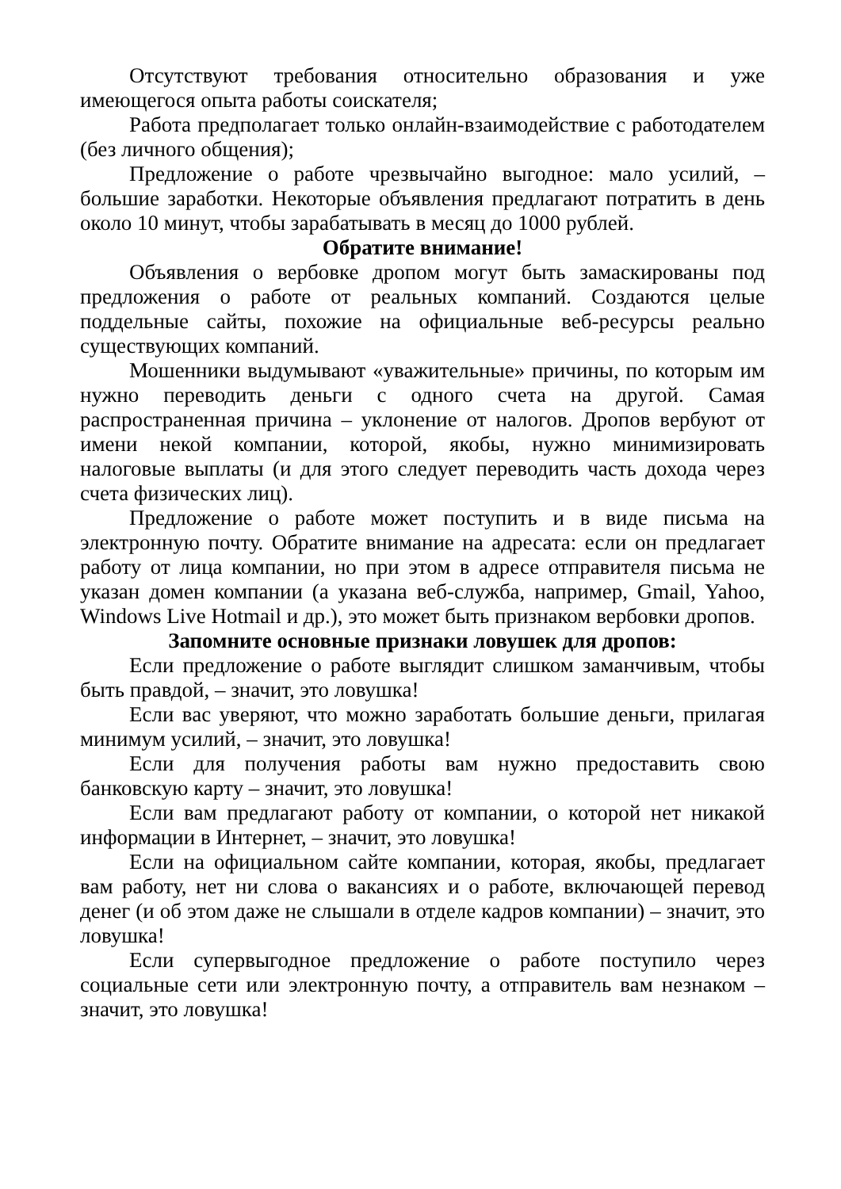Отсутствуют требования относительно образования и уже имеющегося опыта работы соискателя;
Работа предполагает только онлайн-взаимодействие с работодателем (без личного общения);
Предложение о работе чрезвычайно выгодное: мало усилий, – большие заработки. Некоторые объявления предлагают потратить в день около 10 минут, чтобы зарабатывать в месяц до 1000 рублей.
Обратите внимание!
Объявления о вербовке дропом могут быть замаскированы под предложения о работе от реальных компаний. Создаются целые поддельные сайты, похожие на официальные веб-ресурсы реально существующих компаний.
Мошенники выдумывают «уважительные» причины, по которым им нужно переводить деньги с одного счета на другой. Самая распространенная причина – уклонение от налогов. Дропов вербуют от имени некой компании, которой, якобы, нужно минимизировать налоговые выплаты (и для этого следует переводить часть дохода через счета физических лиц).
Предложение о работе может поступить и в виде письма на электронную почту. Обратите внимание на адресата: если он предлагает работу от лица компании, но при этом в адресе отправителя письма не указан домен компании (а указана веб-служба, например, Gmail, Yahoo, Windows Live Hotmail и др.), это может быть признаком вербовки дропов.
Запомните основные признаки ловушек для дропов:
Если предложение о работе выглядит слишком заманчивым, чтобы быть правдой, – значит, это ловушка!
Если вас уверяют, что можно заработать большие деньги, прилагая минимум усилий, – значит, это ловушка!
Если для получения работы вам нужно предоставить свою банковскую карту – значит, это ловушка!
Если вам предлагают работу от компании, о которой нет никакой информации в Интернет, – значит, это ловушка!
Если на официальном сайте компании, которая, якобы, предлагает вам работу, нет ни слова о вакансиях и о работе, включающей перевод денег (и об этом даже не слышали в отделе кадров компании) – значит, это ловушка!
Если супервыгодное предложение о работе поступило через социальные сети или электронную почту, а отправитель вам незнаком – значит, это ловушка!